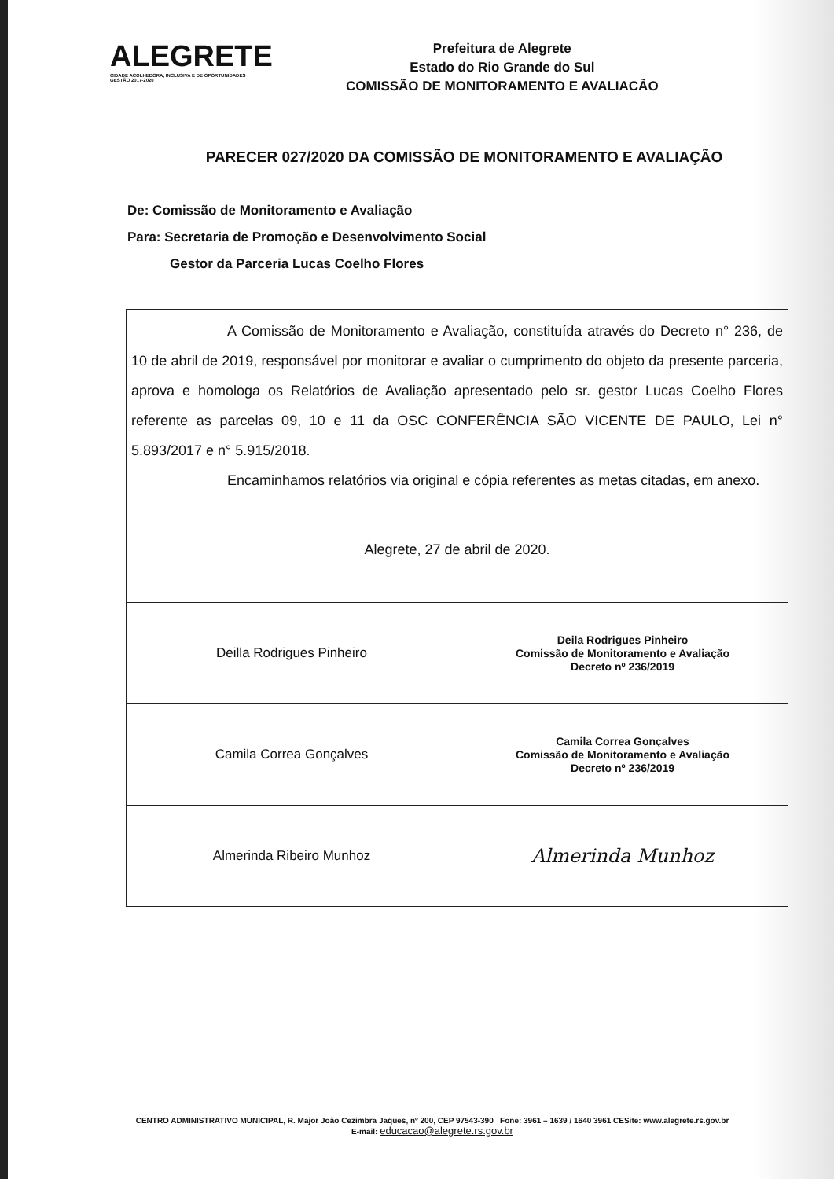ALEGRETE
CIDADE ACOLHEDORA, INCLUSIVA E DE OPORTUNIDADES
GESTÃO 2017-2020
Prefeitura de Alegrete
Estado do Rio Grande do Sul
COMISSÃO DE MONITORAMENTO E AVALIACÃO
PARECER 027/2020 DA COMISSÃO DE MONITORAMENTO E AVALIAÇÃO
De: Comissão de Monitoramento e Avaliação
Para: Secretaria de Promoção e Desenvolvimento Social
Gestor da Parceria Lucas Coelho Flores
A Comissão de Monitoramento e Avaliação, constituída através do Decreto n° 236, de 10 de abril de 2019, responsável por monitorar e avaliar o cumprimento do objeto da presente parceria, aprova e homologa os Relatórios de Avaliação apresentado pelo sr. gestor Lucas Coelho Flores referente as parcelas 09, 10 e 11 da OSC CONFERÊNCIA SÃO VICENTE DE PAULO, Lei n° 5.893/2017 e n° 5.915/2018.
Encaminhamos relatórios via original e cópia referentes as metas citadas, em anexo.
Alegrete, 27 de abril de 2020.
| Deilla Rodrigues Pinheiro | Deila Rodrigues Pinheiro Comissão de Monitoramento e Avaliação Decreto nº 236/2019 |
| Camila Correa Gonçalves | Camila Correa Gonçalves Comissão de Monitoramento e Avaliação Decreto nº 236/2019 |
| Almerinda Ribeiro Munhoz | Almerinda Munhoz |
CENTRO ADMINISTRATIVO MUNICIPAL, R. Major João Cezimbra Jaques, nº 200, CEP 97543-390 Fone: 3961 – 1639 / 1640 3961 CESite: www.alegrete.rs.gov.br
E-mail: educacao@alegrete.rs.gov.br